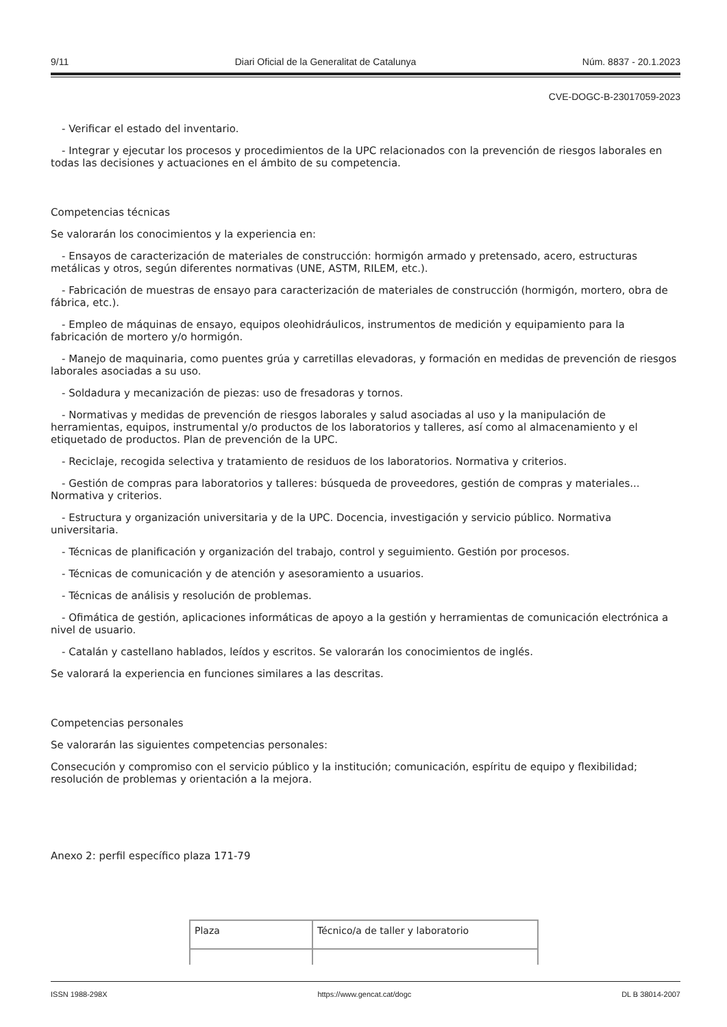9/11 Diari Oficial de la Generalitat de Catalunya Núm. 8837 - 20.1.2023
CVE-DOGC-B-23017059-2023
- Verificar el estado del inventario.
- Integrar y ejecutar los procesos y procedimientos de la UPC relacionados con la prevención de riesgos laborales en todas las decisiones y actuaciones en el ámbito de su competencia.
Competencias técnicas
Se valorarán los conocimientos y la experiencia en:
- Ensayos de caracterización de materiales de construcción: hormigón armado y pretensado, acero, estructuras metálicas y otros, según diferentes normativas (UNE, ASTM, RILEM, etc.).
- Fabricación de muestras de ensayo para caracterización de materiales de construcción (hormigón, mortero, obra de fábrica, etc.).
- Empleo de máquinas de ensayo, equipos oleohidráulicos, instrumentos de medición y equipamiento para la fabricación de mortero y/o hormigón.
- Manejo de maquinaria, como puentes grúa y carretillas elevadoras, y formación en medidas de prevención de riesgos laborales asociadas a su uso.
- Soldadura y mecanización de piezas: uso de fresadoras y tornos.
- Normativas y medidas de prevención de riesgos laborales y salud asociadas al uso y la manipulación de herramientas, equipos, instrumental y/o productos de los laboratorios y talleres, así como al almacenamiento y el etiquetado de productos. Plan de prevención de la UPC.
- Reciclaje, recogida selectiva y tratamiento de residuos de los laboratorios. Normativa y criterios.
- Gestión de compras para laboratorios y talleres: búsqueda de proveedores, gestión de compras y materiales... Normativa y criterios.
- Estructura y organización universitaria y de la UPC. Docencia, investigación y servicio público. Normativa universitaria.
- Técnicas de planificación y organización del trabajo, control y seguimiento. Gestión por procesos.
- Técnicas de comunicación y de atención y asesoramiento a usuarios.
- Técnicas de análisis y resolución de problemas.
- Ofimática de gestión, aplicaciones informáticas de apoyo a la gestión y herramientas de comunicación electrónica a nivel de usuario.
- Catalán y castellano hablados, leídos y escritos. Se valorarán los conocimientos de inglés.
Se valorará la experiencia en funciones similares a las descritas.
Competencias personales
Se valorarán las siguientes competencias personales:
Consecución y compromiso con el servicio público y la institución; comunicación, espíritu de equipo y flexibilidad; resolución de problemas y orientación a la mejora.
Anexo 2: perfil específico plaza 171-79
| Plaza | Técnico/a de taller y laboratorio |
ISSN 1988-298X https://www.gencat.cat/dogc DL B 38014-2007